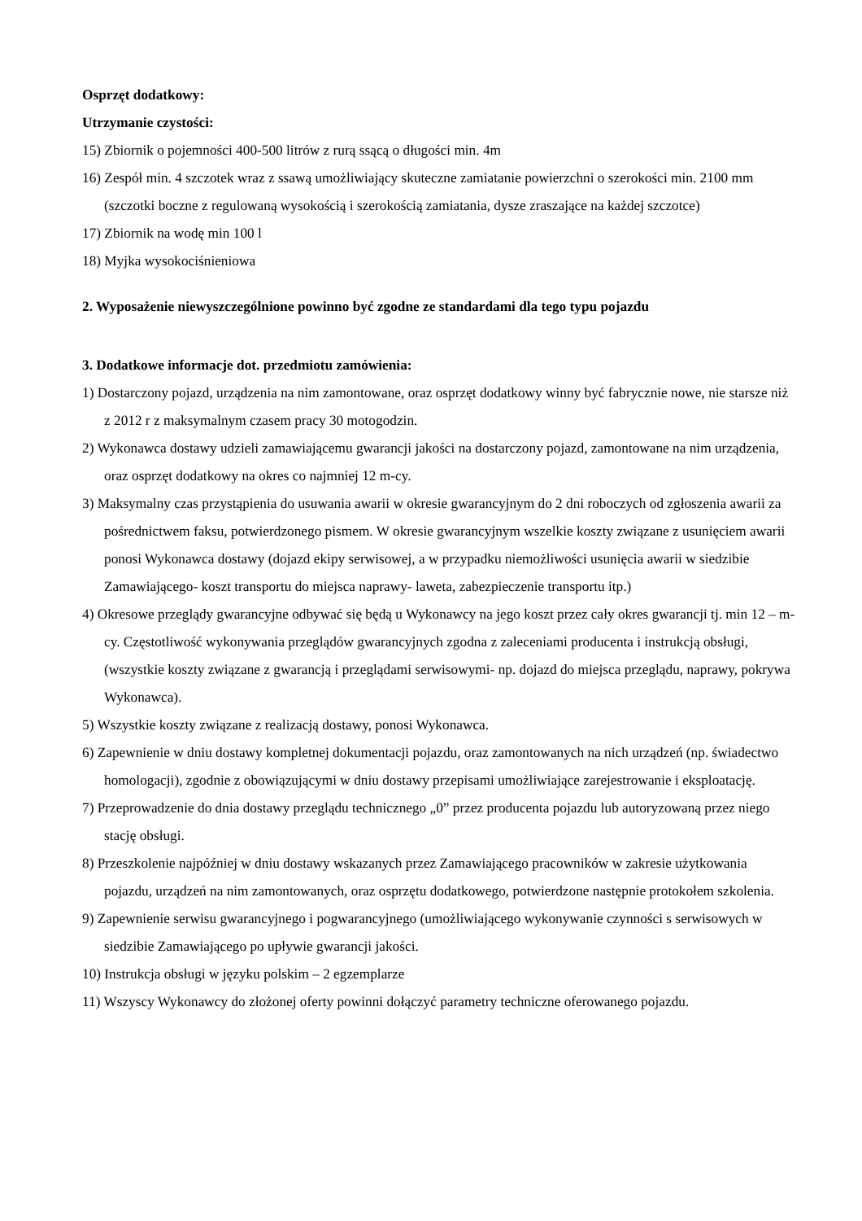Osprzęt dodatkowy:
Utrzymanie czystości:
15) Zbiornik o pojemności 400-500 litrów z rurą ssącą o długości min. 4m
16) Zespół min. 4 szczotek wraz z ssawą umożliwiający skuteczne zamiatanie powierzchni o szerokości min. 2100 mm (szczotki boczne z regulowaną wysokością i szerokością zamiatania, dysze zraszające na każdej szczotce)
17) Zbiornik na wodę min 100 l
18) Myjka wysokociśnieniowa
2. Wyposażenie niewyszczególnione powinno być zgodne ze standardami dla tego typu pojazdu
3. Dodatkowe informacje dot. przedmiotu zamówienia:
1) Dostarczony pojazd, urządzenia na nim zamontowane, oraz osprzęt dodatkowy winny być fabrycznie nowe, nie starsze niż z 2012 r z maksymalnym czasem pracy 30 motogodzin.
2) Wykonawca dostawy udzieli zamawiającemu gwarancji jakości na dostarczony pojazd, zamontowane na nim urządzenia, oraz osprzęt dodatkowy na okres co najmniej 12 m-cy.
3) Maksymalny czas przystąpienia do usuwania awarii w okresie gwarancyjnym do 2 dni roboczych od zgłoszenia awarii za pośrednictwem faksu, potwierdzonego pismem. W okresie gwarancyjnym wszelkie koszty związane z usunięciem awarii ponosi Wykonawca dostawy (dojazd ekipy serwisowej, a w przypadku niemożliwości usunięcia awarii w siedzibie Zamawiającego- koszt transportu do miejsca naprawy- laweta, zabezpieczenie transportu itp.)
4) Okresowe przeglądy gwarancyjne odbywać się będą u Wykonawcy na jego koszt przez cały okres gwarancji tj. min 12 – m-cy. Częstotliwość wykonywania przeglądów gwarancyjnych zgodna z zaleceniami producenta i instrukcją obsługi, (wszystkie koszty związane z gwarancją i przeglądami serwisowymi- np. dojazd do miejsca przeglądu, naprawy, pokrywa Wykonawca).
5) Wszystkie koszty związane z realizacją dostawy, ponosi Wykonawca.
6) Zapewnienie w dniu dostawy kompletnej dokumentacji pojazdu, oraz zamontowanych na nich urządzeń (np. świadectwo homologacji), zgodnie z obowiązującymi w dniu dostawy przepisami umożliwiające zarejestrowanie i eksploatację.
7) Przeprowadzenie do dnia dostawy przeglądu technicznego „0” przez producenta pojazdu lub autoryzowaną przez niego stację obsługi.
8) Przeszkolenie najpóźniej w dniu dostawy wskazanych przez Zamawiającego pracowników w zakresie użytkowania pojazdu, urządzeń na nim zamontowanych, oraz osprzętu dodatkowego, potwierdzone następnie protokołem szkolenia.
9) Zapewnienie serwisu gwarancyjnego i pogwarancyjnego (umożliwiającego wykonywanie czynności s serwisowych w siedzibie Zamawiającego po upływie gwarancji jakości.
10) Instrukcja obsługi w języku polskim – 2 egzemplarze
11) Wszyscy Wykonawcy do złożonej oferty powinni dołączyć parametry techniczne oferowanego pojazdu.